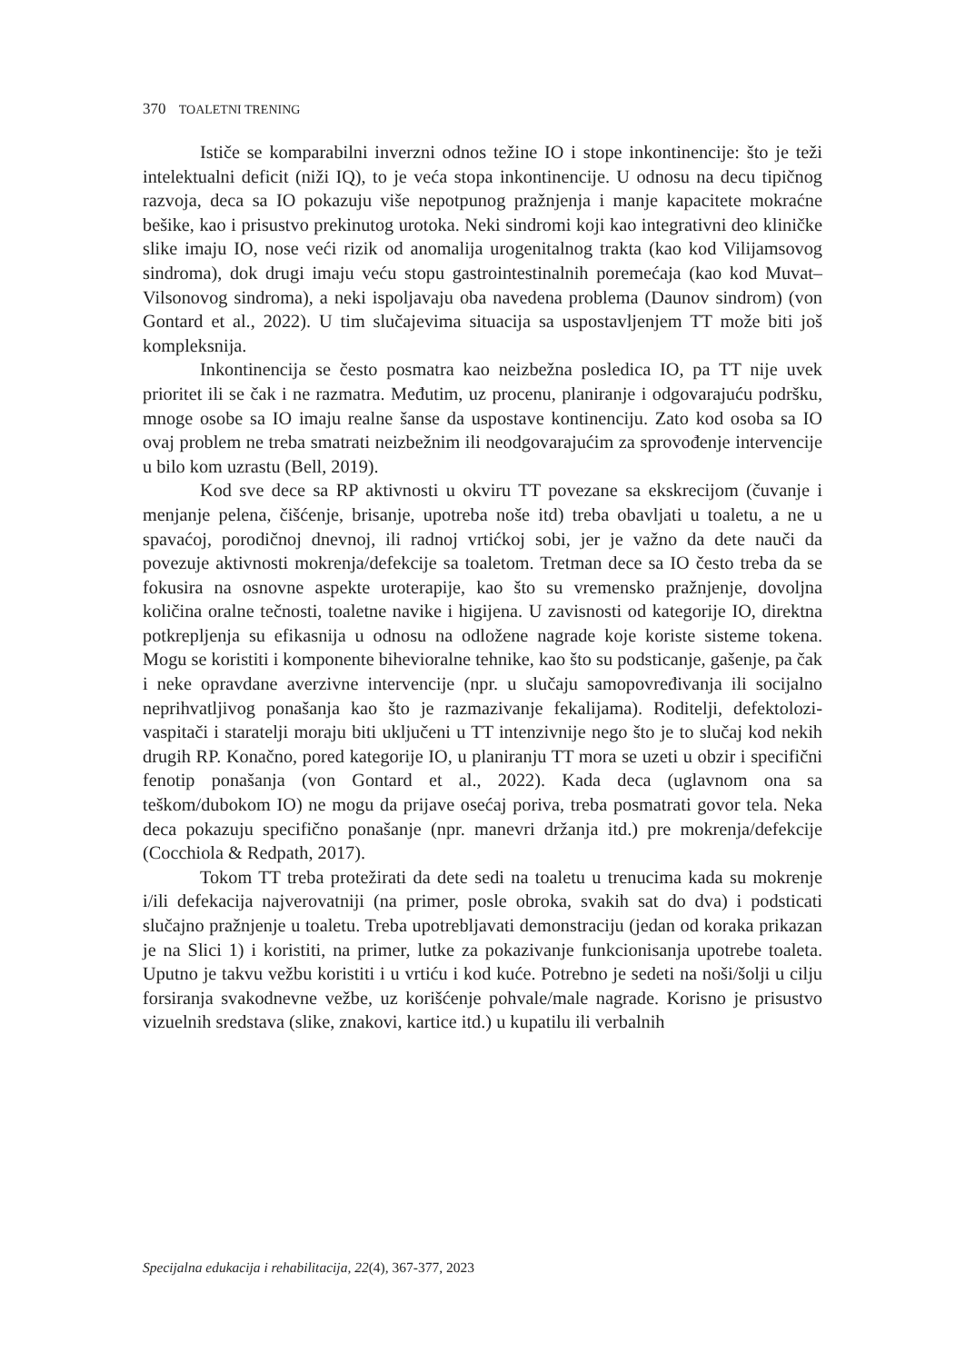370 TOALETNI TRENING
Ističe se komparabilni inverzni odnos težine IO i stope inkontinencije: što je teži intelektualni deficit (niži IQ), to je veća stopa inkontinencije. U odnosu na decu tipičnog razvoja, deca sa IO pokazuju više nepotpunog pražnjenja i manje kapacitete mokraćne bešike, kao i prisustvo prekinutog urotoka. Neki sindromi koji kao integrativni deo kliničke slike imaju IO, nose veći rizik od anomalija urogenitalnog trakta (kao kod Vilijamsovog sindroma), dok drugi imaju veću stopu gastrointestinalnih poremećaja (kao kod Muvat–Vilsonovog sindroma), a neki ispoljavaju oba navedena problema (Daunov sindrom) (von Gontard et al., 2022). U tim slučajevima situacija sa uspostavljenjem TT može biti još kompleksnija.
Inkontinencija se često posmatra kao neizbežna posledica IO, pa TT nije uvek prioritet ili se čak i ne razmatra. Međutim, uz procenu, planiranje i odgovarajuću podršku, mnoge osobe sa IO imaju realne šanse da uspostave kontinenciju. Zato kod osoba sa IO ovaj problem ne treba smatrati neizbežnim ili neodgovarajućim za sprovođenje intervencije u bilo kom uzrastu (Bell, 2019).
Kod sve dece sa RP aktivnosti u okviru TT povezane sa ekskrecijom (čuvanje i menjanje pelena, čišćenje, brisanje, upotreba noše itd) treba obavljati u toaletu, a ne u spavaćoj, porodičnoj dnevnoj, ili radnoj vrtićkoj sobi, jer je važno da dete nauči da povezuje aktivnosti mokrenja/defekcije sa toaletom. Tretman dece sa IO često treba da se fokusira na osnovne aspekte uroterapije, kao što su vremensko pražnjenje, dovoljna količina oralne tečnosti, toaletne navike i higijena. U zavisnosti od kategorije IO, direktna potkrepljenja su efikasnija u odnosu na odložene nagrade koje koriste sisteme tokena. Mogu se koristiti i komponente bihevioralne tehnike, kao što su podsticanje, gašenje, pa čak i neke opravdane averzivne intervencije (npr. u slučaju samopovređivanja ili socijalno neprihvatljivog ponašanja kao što je razmazivanje fekalijama). Roditelji, defektolozi-vaspitači i staratelji moraju biti uključeni u TT intenzivnije nego što je to slučaj kod nekih drugih RP. Konačno, pored kategorije IO, u planiranju TT mora se uzeti u obzir i specifični fenotip ponašanja (von Gontard et al., 2022). Kada deca (uglavnom ona sa teškom/dubokom IO) ne mogu da prijave osećaj poriva, treba posmatrati govor tela. Neka deca pokazuju specifično ponašanje (npr. manevri držanja itd.) pre mokrenja/defekcije (Cocchiola & Redpath, 2017).
Tokom TT treba protežirati da dete sedi na toaletu u trenucima kada su mokrenje i/ili defekacija najverovatniji (na primer, posle obroka, svakih sat do dva) i podsticati slučajno pražnjenje u toaletu. Treba upotrebljavati demonstraciju (jedan od koraka prikazan je na Slici 1) i koristiti, na primer, lutke za pokazivanje funkcionisanja upotrebe toaleta. Uputno je takvu vežbu koristiti i u vrtiću i kod kuće. Potrebno je sedeti na noši/šolji u cilju forsiranja svakodnevne vežbe, uz korišćenje pohvale/male nagrade. Korisno je prisustvo vizuelnih sredstava (slike, znakovi, kartice itd.) u kupatilu ili verbalnih
Specijalna edukacija i rehabilitacija, 22(4), 367-377, 2023